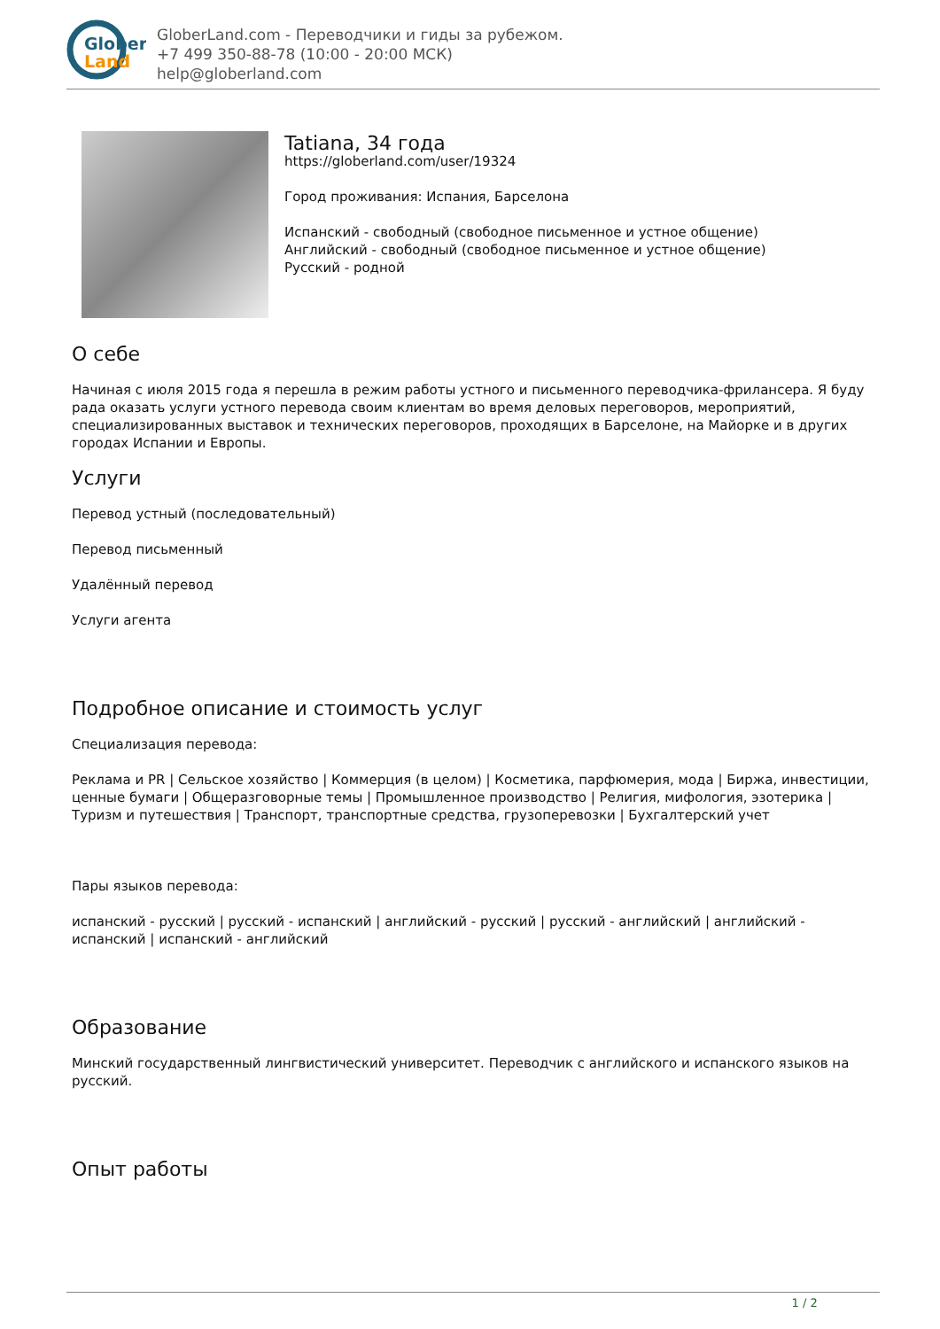Glober
Land
GloberLand.com - Переводчики и гиды за рубежом.
+7 499 350-88-78 (10:00 - 20:00 МСК)
help@globerland.com
Tatiana, 34 года
https://globerland.com/user/19324
Город проживания: Испания, Барселона
Испанский - свободный (свободное письменное и устное общение)
Английский - свободный (свободное письменное и устное общение)
Русский - родной
О себе
Начиная с июля 2015 года я перешла в режим работы устного и письменного переводчика-фрилансера. Я буду рада оказать услуги устного перевода своим клиентам во время деловых переговоров, мероприятий, специализированных выставок и технических переговоров, проходящих в Барселоне, на Майорке и в других городах Испании и Европы.
Услуги
Перевод устный (последовательный)
Перевод письменный
Удалённый перевод
Услуги агента
Подробное описание и стоимость услуг
Специализация перевода:
Реклама и PR | Сельское хозяйство | Коммерция (в целом) | Косметика, парфюмерия, мода | Биржа, инвестиции, ценные бумаги | Общеразговорные темы | Промышленное производство | Религия, мифология, эзотерика | Туризм и путешествия | Транспорт, транспортные средства, грузоперевозки | Бухгалтерский учет
Пары языков перевода:
испанский - русский | русский - испанский | английский - русский | русский - английский | английский - испанский | испанский - английский
Образование
Минский государственный лингвистический университет. Переводчик с английского и испанского языков на русский.
Опыт работы
1 / 2